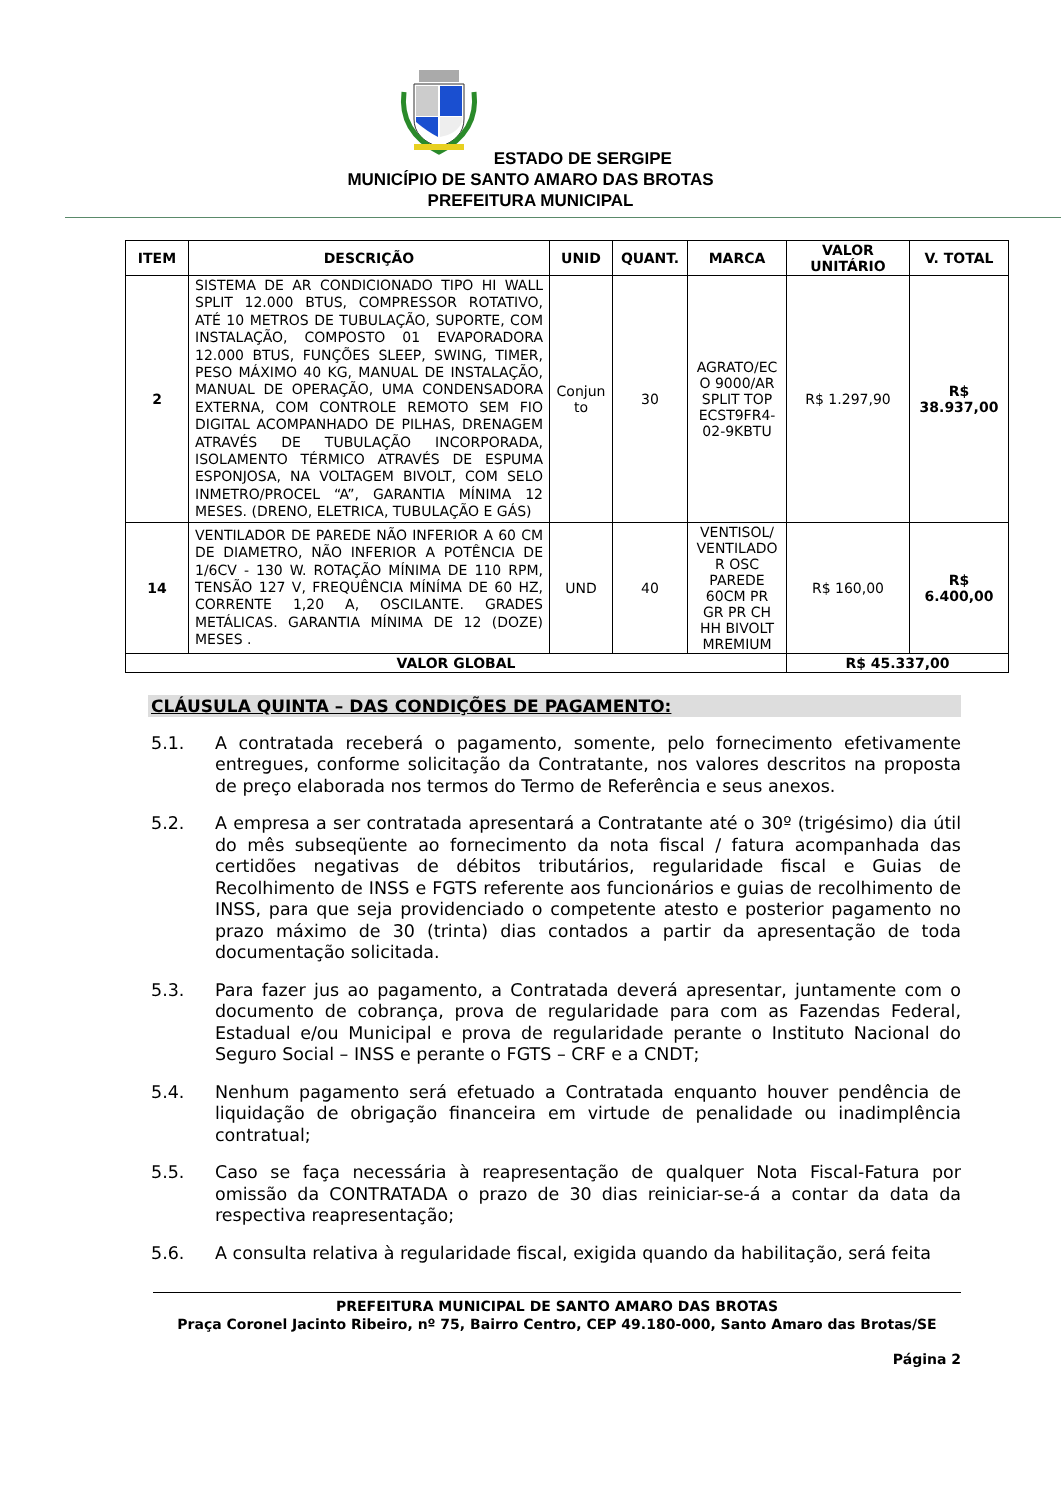ESTADO DE SERGIPE
MUNICÍPIO DE SANTO AMARO DAS BROTAS
PREFEITURA MUNICIPAL
| ITEM | DESCRIÇÃO | UNID | QUANT. | MARCA | VALOR UNITÁRIO | V. TOTAL |
| --- | --- | --- | --- | --- | --- | --- |
| 2 | SISTEMA DE AR CONDICIONADO TIPO HI WALL SPLIT 12.000 BTUS, COMPRESSOR ROTATIVO, ATÉ 10 METROS DE TUBULAÇÃO, SUPORTE, COM INSTALAÇÃO, COMPOSTO 01 EVAPORADORA 12.000 BTUS, FUNÇÕES SLEEP, SWING, TIMER, PESO MÁXIMO 40 KG, MANUAL DE INSTALAÇÃO, MANUAL DE OPERAÇÃO, UMA CONDENSADORA EXTERNA, COM CONTROLE REMOTO SEM FIO DIGITAL ACOMPANHADO DE PILHAS, DRENAGEM ATRAVÉS DE TUBULAÇÃO INCORPORADA, ISOLAMENTO TÉRMICO ATRAVÉS DE ESPUMA ESPONJOSA, NA VOLTAGEM BIVOLT, COM SELO INMETRO/PROCEL “A”, GARANTIA MÍNIMA 12 MESES. (DRENO, ELETRICA, TUBULAÇÃO E GÁS) | Conjun to | 30 | AGRATO/EC O 9000/AR SPLIT TOP ECST9FR4-02-9KBTU | R$ 1.297,90 | R$ 38.937,00 |
| 14 | VENTILADOR DE PAREDE NÃO INFERIOR A 60 CM DE DIAMETRO, NÃO INFERIOR A POTÊNCIA DE 1/6CV - 130 W. ROTAÇÃO MÍNIMA DE 110 RPM, TENSÃO 127 V, FREQUÊNCIA MÍNÍMA DE 60 HZ, CORRENTE 1,20 A, OSCILANTE. GRADES METÁLICAS. GARANTIA MÍNIMA DE 12 (DOZE) MESES . | UND | 40 | VENTISOL/ VENTILADO R OSC PAREDE 60CM PR GR PR CH HH BIVOLT MREMIUM | R$ 160,00 | R$ 6.400,00 |
| VALOR GLOBAL | | | | | R$ 45.337,00 | |
CLÁUSULA QUINTA – DAS CONDIÇÕES DE PAGAMENTO:
5.1. A contratada receberá o pagamento, somente, pelo fornecimento efetivamente entregues, conforme solicitação da Contratante, nos valores descritos na proposta de preço elaborada nos termos do Termo de Referência e seus anexos.
5.2. A empresa a ser contratada apresentará a Contratante até o 30º (trigésimo) dia útil do mês subseqüente ao fornecimento da nota fiscal / fatura acompanhada das certidões negativas de débitos tributários, regularidade fiscal e Guias de Recolhimento de INSS e FGTS referente aos funcionários e guias de recolhimento de INSS, para que seja providenciado o competente atesto e posterior pagamento no prazo máximo de 30 (trinta) dias contados a partir da apresentação de toda documentação solicitada.
5.3. Para fazer jus ao pagamento, a Contratada deverá apresentar, juntamente com o documento de cobrança, prova de regularidade para com as Fazendas Federal, Estadual e/ou Municipal e prova de regularidade perante o Instituto Nacional do Seguro Social – INSS e perante o FGTS – CRF e a CNDT;
5.4. Nenhum pagamento será efetuado a Contratada enquanto houver pendência de liquidação de obrigação financeira em virtude de penalidade ou inadimplência contratual;
5.5. Caso se faça necessária à reapresentação de qualquer Nota Fiscal-Fatura por omissão da CONTRATADA o prazo de 30 dias reiniciar-se-á a contar da data da respectiva reapresentação;
5.6. A consulta relativa à regularidade fiscal, exigida quando da habilitação, será feita
PREFEITURA MUNICIPAL DE SANTO AMARO DAS BROTAS
Praça Coronel Jacinto Ribeiro, nº 75, Bairro Centro, CEP 49.180-000, Santo Amaro das Brotas/SE
Página 2